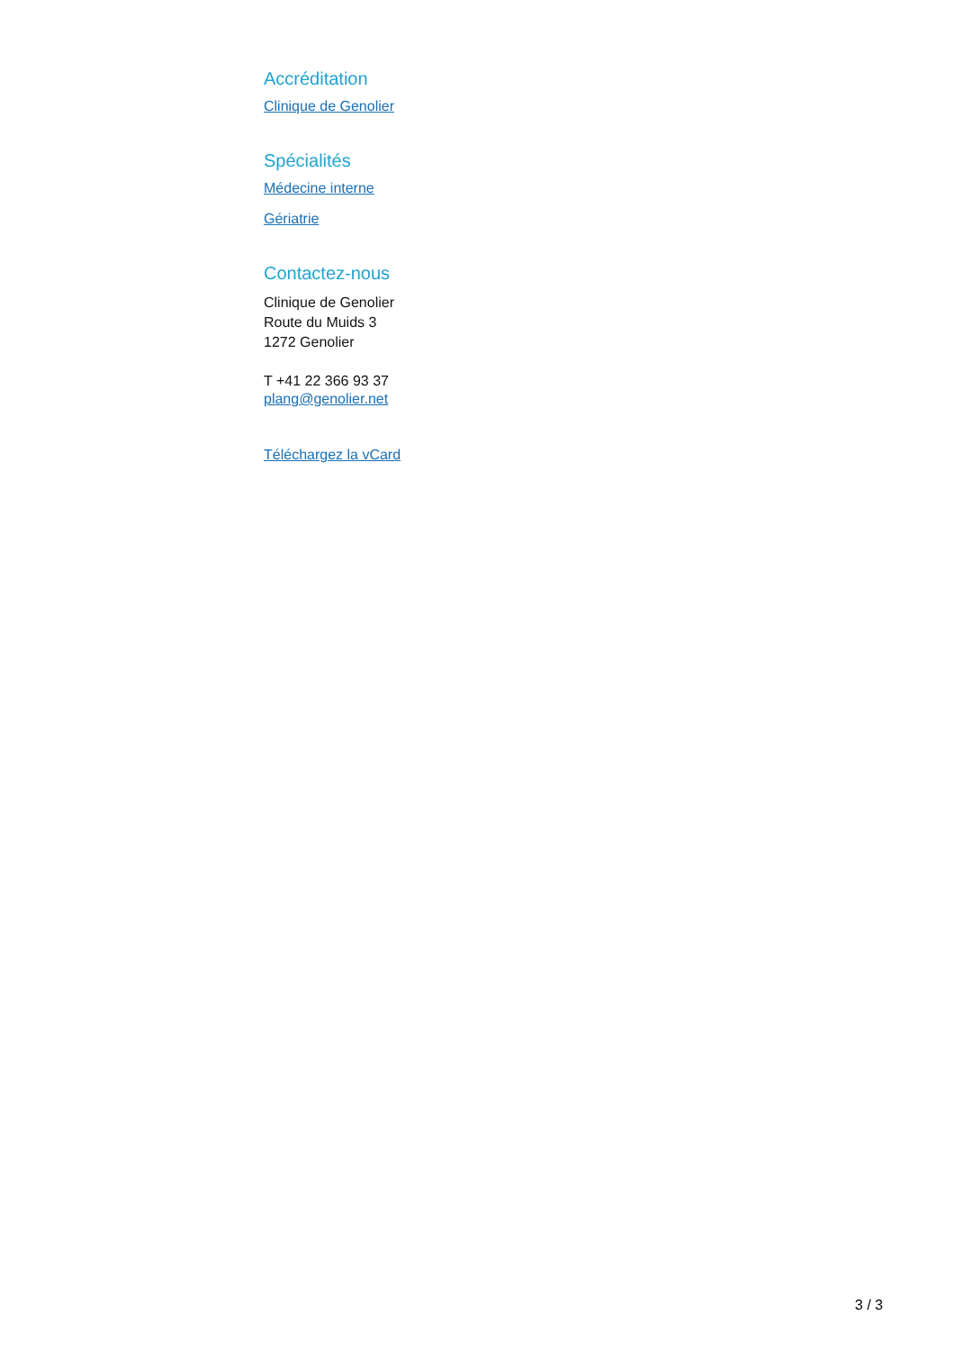Accréditation
Clinique de Genolier
Spécialités
Médecine interne
Gériatrie
Contactez-nous
Clinique de Genolier
Route du Muids 3
1272 Genolier
T +41 22 366 93 37
plang@genolier.net
Téléchargez la vCard
3 / 3